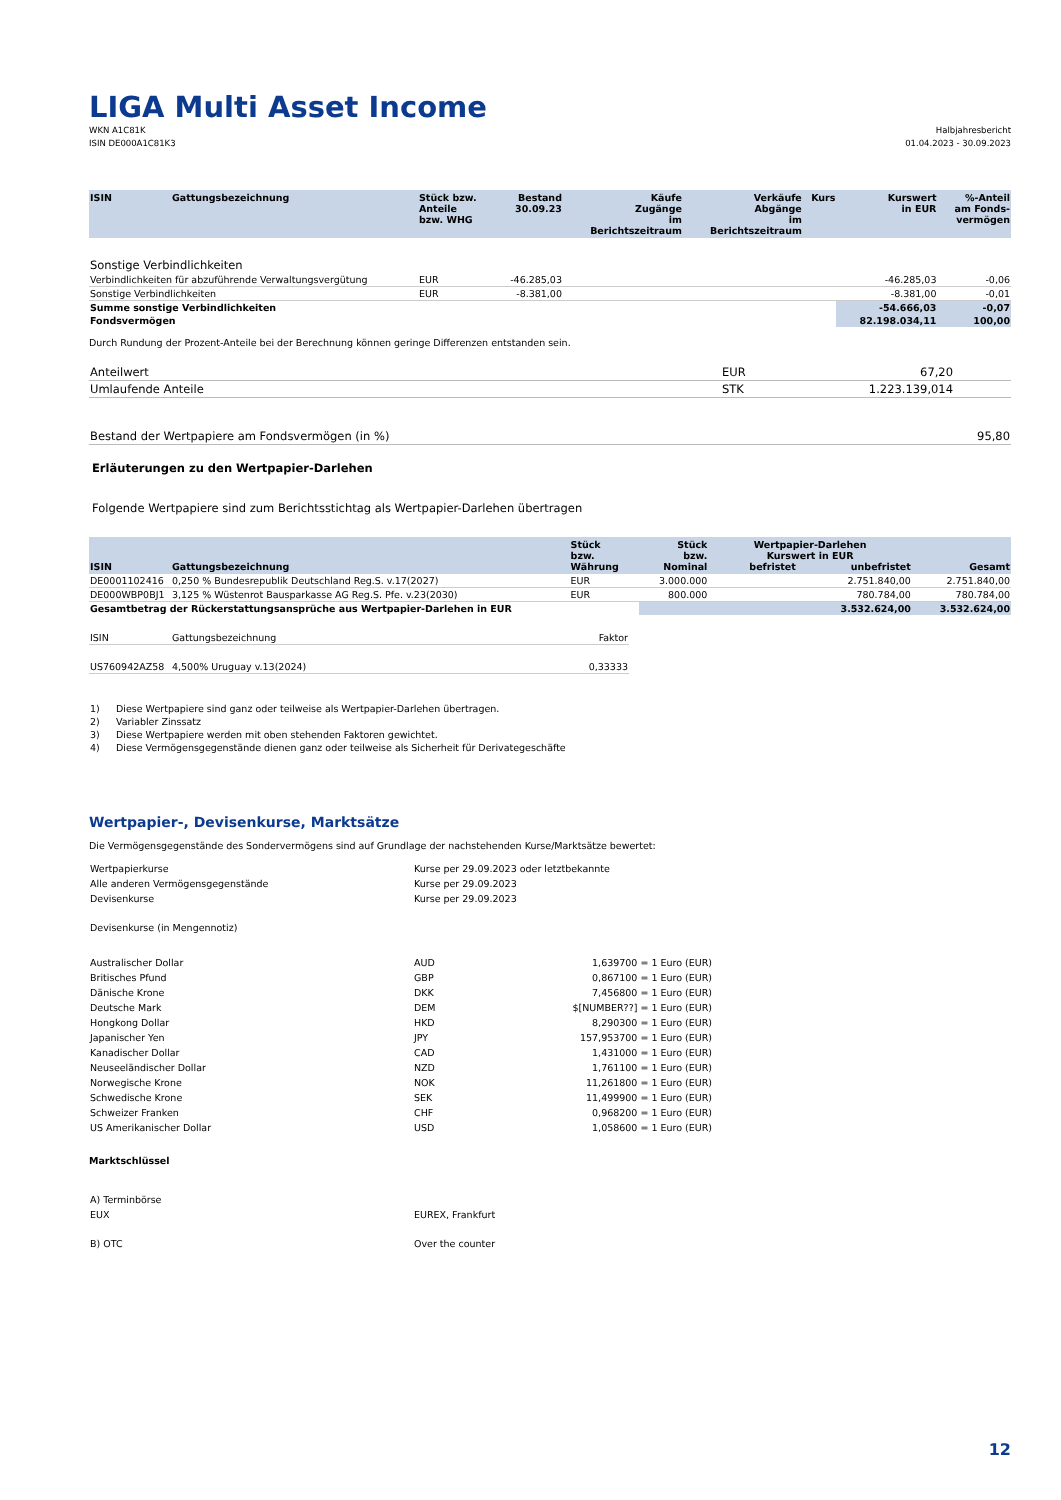LIGA Multi Asset Income
WKN A1C81K
ISIN DE000A1C81K3
Halbjahresbericht
01.04.2023 - 30.09.2023
| ISIN | Gattungsbezeichnung | Stück bzw. Anteile bzw. WHG | Bestand 30.09.23 | Käufe Zugänge im Berichtszeitraum | Verkäufe Abgänge im Berichtszeitraum | Kurs | Kurswert in EUR | %-Anteil am Fonds- vermögen |
| --- | --- | --- | --- | --- | --- | --- | --- | --- |
| Sonstige Verbindlichkeiten | | | | | | | | |
| Verbindlichkeiten für abzuführende Verwaltungsvergütung | | EUR | -46.285,03 | | | | -46.285,03 | -0,06 |
| Sonstige Verbindlichkeiten | | EUR | -8.381,00 | | | | -8.381,00 | -0,01 |
| Summe sonstige Verbindlichkeiten | | | | | | | -54.666,03 | -0,07 |
| Fondsvermögen | | | | | | | 82.198.034,11 | 100,00 |
Durch Rundung der Prozent-Anteile bei der Berechnung können geringe Differenzen entstanden sein.
| Anteilwert | EUR | 67,20 | |
| Umlaufende Anteile | STK | 1.223.139,014 | |
| Bestand der Wertpapiere am Fondsvermögen (in %) | 95,80 |
Erläuterungen zu den Wertpapier-Darlehen
Folgende Wertpapiere sind zum Berichtsstichtag als Wertpapier-Darlehen übertragen
| ISIN | Gattungsbezeichnung | Stück bzw. Währung | Stück bzw. Nominal | Wertpapier-Darlehen Kurswert in EUR befristet unbefristet | | Gesamt |
| --- | --- | --- | --- | --- | --- | --- |
| DE0001102416 | 0,250 % Bundesrepublik Deutschland Reg.S. v.17(2027) | EUR | 3.000.000 | | 2.751.840,00 | 2.751.840,00 |
| DE000WBP0BJ1 | 3,125 % Wüstenrot Bausparkasse AG Reg.S. Pfe. v.23(2030) | EUR | 800.000 | | 780.784,00 | 780.784,00 |
| Gesamtbetrag der Rückerstattungsansprüche aus Wertpapier-Darlehen in EUR | | | | | 3.532.624,00 | 3.532.624,00 |
| ISIN | Gattungsbezeichnung | Faktor |
| US760942AZ58 | 4,500% Uruguay v.13(2024) | 0,33333 |
| 1) | Diese Wertpapiere sind ganz oder teilweise als Wertpapier-Darlehen übertragen. |
| 2) | Variabler Zinssatz |
| 3) | Diese Wertpapiere werden mit oben stehenden Faktoren gewichtet. |
| 4) | Diese Vermögensgegenstände dienen ganz oder teilweise als Sicherheit für Derivategeschäfte |
Wertpapier-, Devisenkurse, Marktsätze
Die Vermögensgegenstände des Sondervermögens sind auf Grundlage der nachstehenden Kurse/Marktsätze bewertet:
| Wertpapierkurse | Kurse per 29.09.2023 oder letztbekannte |
| Alle anderen Vermögensgegenstände | Kurse per 29.09.2023 |
| Devisenkurse | Kurse per 29.09.2023 |
| Devisenkurse (in Mengennotiz) | |
| Australischer Dollar | AUD | 1,639700 = 1 Euro (EUR) |
| Britisches Pfund | GBP | 0,867100 = 1 Euro (EUR) |
| Dänische Krone | DKK | 7,456800 = 1 Euro (EUR) |
| Deutsche Mark | DEM | $[NUMBER??] = 1 Euro (EUR) |
| Hongkong Dollar | HKD | 8,290300 = 1 Euro (EUR) |
| Japanischer Yen | JPY | 157,953700 = 1 Euro (EUR) |
| Kanadischer Dollar | CAD | 1,431000 = 1 Euro (EUR) |
| Neuseeländischer Dollar | NZD | 1,761100 = 1 Euro (EUR) |
| Norwegische Krone | NOK | 11,261800 = 1 Euro (EUR) |
| Schwedische Krone | SEK | 11,499900 = 1 Euro (EUR) |
| Schweizer Franken | CHF | 0,968200 = 1 Euro (EUR) |
| US Amerikanischer Dollar | USD | 1,058600 = 1 Euro (EUR) |
Marktschlüssel
| A) Terminbörse | |
| EUX | EUREX, Frankfurt |
| B) OTC | Over the counter |
12